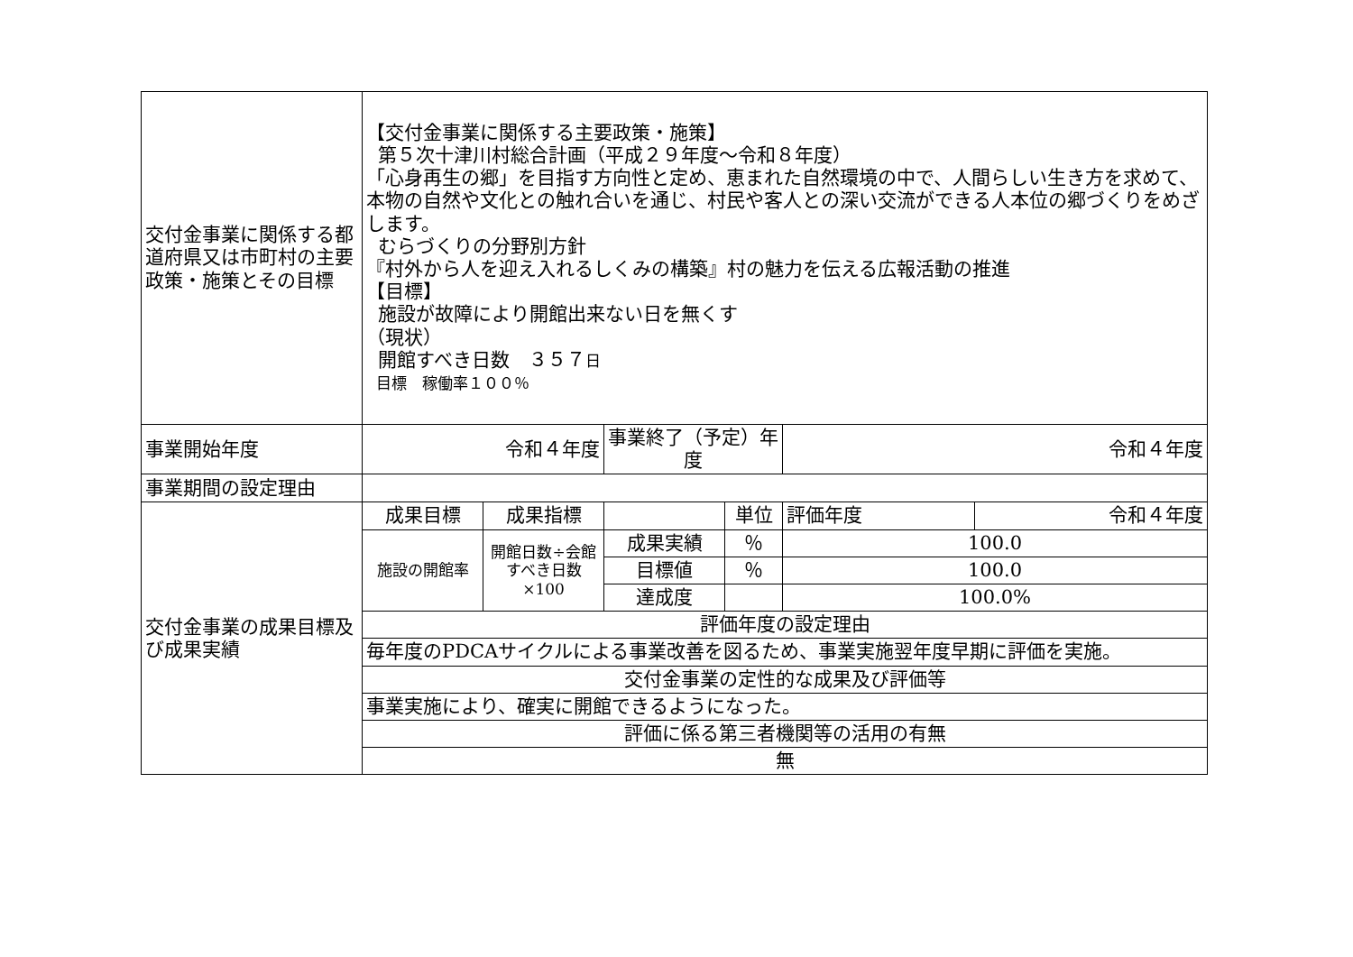| 交付金事業に関係する都道府県又は市町村の主要政策・施策とその目標 | 【交付金事業に関係する主要政策・施策】 第５次十津川村総合計画（平成２９年度～令和８年度） 「心身再生の郷」を目指す方向性と定め、恵まれた自然環境の中で、人間らしい生き方を求めて、本物の自然や文化との触れ合いを通じ、村民や客人との深い交流ができる人本位の郷づくりをめざします。 むらづくりの分野別方針 『村外から人を迎え入れるしくみの構築』村の魅力を伝える広報活動の推進 【目標】 施設が故障により開館出来ない日を無くす （現状） 開館すべき日数 ３５７ 日 目標 稼働率１００％ | | | | | |
| 事業開始年度 | 令和４年度 | | 事業終了（予定）年度 | | 令和４年度 | |
| 事業期間の設定理由 | | | | | | |
| 交付金事業の成果目標及び成果実績 | 成果目標 | 成果指標 | | 単位 | 評価年度 | 令和４年度 |
| | 施設の開館率 | 開館日数÷会館すべき日数×100 | 成果実績 | ％ | 100.0 | |
| | | | 目標値 | ％ | 100.0 | |
| | | | 達成度 | | 100.0% | |
| | 評価年度の設定理由 | | | | | |
| | 毎年度のPDCAサイクルによる事業改善を図るため、事業実施翌年度早期に評価を実施。 | | | | | |
| | 交付金事業の定性的な成果及び評価等 | | | | | |
| | 事業実施により、確実に開館できるようになった。 | | | | | |
| | 評価に係る第三者機関等の活用の有無 | | | | | |
| | 無 | | | | | |